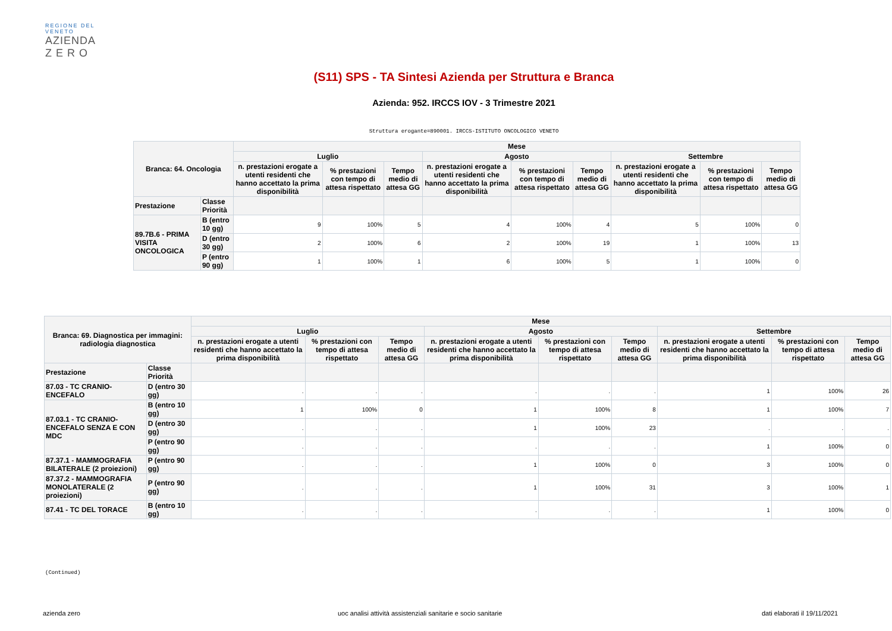REGIONE DEL VENETO
AZIENDA
Z E R O
(S11) SPS - TA Sintesi Azienda per Struttura e Branca
Azienda: 952. IRCCS IOV - 3 Trimestre 2021
Struttura erogante=890001. IRCCS-ISTITUTO ONCOLOGICO VENETO
| Branca: 64. Oncologia | | Mese | | | | | | | | |
| --- | --- | --- | --- | --- | --- | --- | --- | --- | --- | --- |
| | | Luglio | | | Agosto | | | Settembre | | |
| | | n. prestazioni erogate a utenti residenti che hanno accettato la prima disponibilità | % prestazioni con tempo di attesa rispettato | Tempo medio di attesa GG | n. prestazioni erogate a utenti residenti che hanno accettato la prima disponibilità | % prestazioni con tempo di attesa rispettato | Tempo medio di attesa GG | n. prestazioni erogate a utenti residenti che hanno accettato la prima disponibilità | % prestazioni con tempo di attesa rispettato | Tempo medio di attesa GG |
| Prestazione | Classe Priorità | | | | | | | | | |
| 89.7B.6 - PRIMA VISITA ONCOLOGICA | B (entro 10 gg) | 9 | 100% | 5 | 4 | 100% | 4 | 5 | 100% | 0 |
| | D (entro 30 gg) | 2 | 100% | 6 | 2 | 100% | 19 | 1 | 100% | 13 |
| | P (entro 90 gg) | 1 | 100% | 1 | 6 | 100% | 5 | 1 | 100% | 0 |
| Branca: 69. Diagnostica per immagini: radiologia diagnostica | | Mese | | | | | | | | |
| --- | --- | --- | --- | --- | --- | --- | --- | --- | --- | --- |
| | | Luglio | | | Agosto | | | Settembre | | |
| | | n. prestazioni erogate a utenti residenti che hanno accettato la prima disponibilità | % prestazioni con tempo di attesa rispettato | Tempo medio di attesa GG | n. prestazioni erogate a utenti residenti che hanno accettato la prima disponibilità | % prestazioni con tempo di attesa rispettato | Tempo medio di attesa GG | n. prestazioni erogate a utenti residenti che hanno accettato la prima disponibilità | % prestazioni con tempo di attesa rispettato | Tempo medio di attesa GG |
| Prestazione | Classe Priorità | | | | | | | | | |
| 87.03 - TC CRANIO-ENCEFALO | D (entro 30 gg) | . | . | . | . | . | . | 1 | 100% | 26 |
| 87.03.1 - TC CRANIO-ENCEFALO SENZA E CON MDC | B (entro 10 gg) | 1 | 100% | 0 | 1 | 100% | 8 | 1 | 100% | 7 |
| | D (entro 30 gg) | . | . | . | 1 | 100% | 23 | . | . | . |
| | P (entro 90 gg) | . | . | . | . | . | . | 1 | 100% | 0 |
| 87.37.1 - MAMMOGRAFIA BILATERALE (2 proiezioni) | P (entro 90 gg) | . | . | . | 1 | 100% | 0 | 3 | 100% | 0 |
| 87.37.2 - MAMMOGRAFIA MONOLATERALE (2 proiezioni) | P (entro 90 gg) | . | . | . | 1 | 100% | 31 | 3 | 100% | 1 |
| 87.41 - TC DEL TORACE | B (entro 10 gg) | . | . | . | . | . | . | 1 | 100% | 0 |
(Continued)
azienda zero
uoc analisi attività assistenziali sanitarie e socio sanitarie
dati elaborati il 19/11/2021